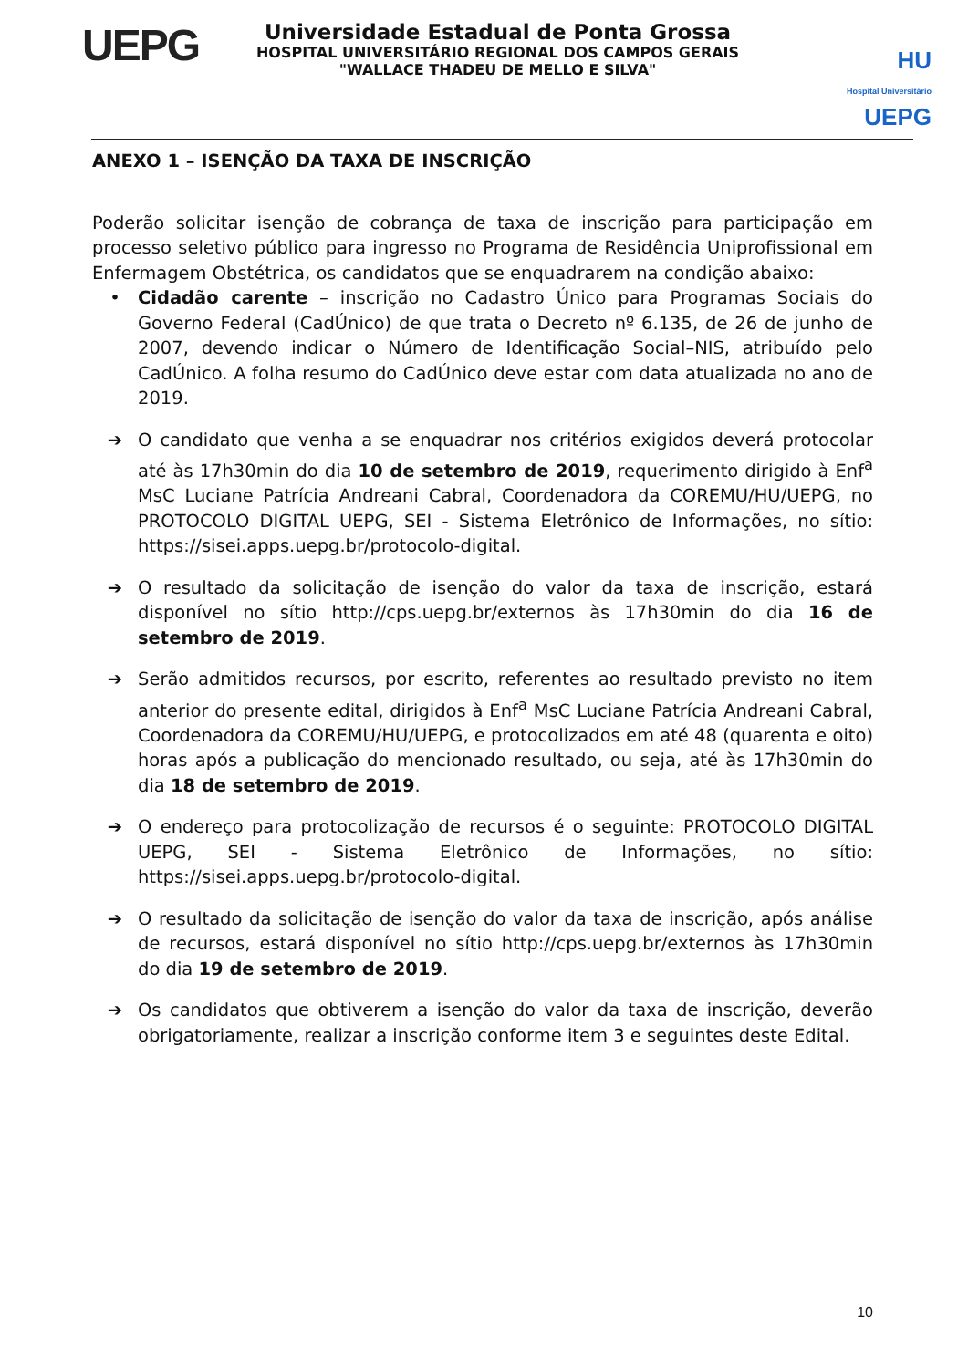UEPG
Universidade Estadual de Ponta Grossa
HOSPITAL UNIVERSITÁRIO REGIONAL DOS CAMPOS GERAIS
"WALLACE THADEU DE MELLO E SILVA"
HU
Hospital Universitário UEPG
ANEXO 1 – ISENÇÃO DA TAXA DE INSCRIÇÃO
Poderão solicitar isenção de cobrança de taxa de inscrição para participação em processo seletivo público para ingresso no Programa de Residência Uniprofissional em Enfermagem Obstétrica, os candidatos que se enquadrarem na condição abaixo:
• Cidadão carente – inscrição no Cadastro Único para Programas Sociais do Governo Federal (CadÚnico) de que trata o Decreto nº 6.135, de 26 de junho de 2007, devendo indicar o Número de Identificação Social–NIS, atribuído pelo CadÚnico. A folha resumo do CadÚnico deve estar com data atualizada no ano de 2019.
➔ O candidato que venha a se enquadrar nos critérios exigidos deverá protocolar até às 17h30min do dia 10 de setembro de 2019, requerimento dirigido à Enf<sup>a</sup> MsC Luciane Patrícia Andreani Cabral, Coordenadora da COREMU/HU/UEPG, no PROTOCOLO DIGITAL UEPG, SEI - Sistema Eletrônico de Informações, no sítio: https://sisei.apps.uepg.br/protocolo-digital.
➔ O resultado da solicitação de isenção do valor da taxa de inscrição, estará disponível no sítio http://cps.uepg.br/externos às 17h30min do dia 16 de setembro de 2019.
➔ Serão admitidos recursos, por escrito, referentes ao resultado previsto no item anterior do presente edital, dirigidos à Enf<sup>a</sup> MsC Luciane Patrícia Andreani Cabral, Coordenadora da COREMU/HU/UEPG, e protocolizados em até 48 (quarenta e oito) horas após a publicação do mencionado resultado, ou seja, até às 17h30min do dia 18 de setembro de 2019.
➔ O endereço para protocolização de recursos é o seguinte: PROTOCOLO DIGITAL UEPG, SEI - Sistema Eletrônico de Informações, no sítio: https://sisei.apps.uepg.br/protocolo-digital.
➔ O resultado da solicitação de isenção do valor da taxa de inscrição, após análise de recursos, estará disponível no sítio http://cps.uepg.br/externos às 17h30min do dia 19 de setembro de 2019.
➔ Os candidatos que obtiverem a isenção do valor da taxa de inscrição, deverão obrigatoriamente, realizar a inscrição conforme item 3 e seguintes deste Edital.
10